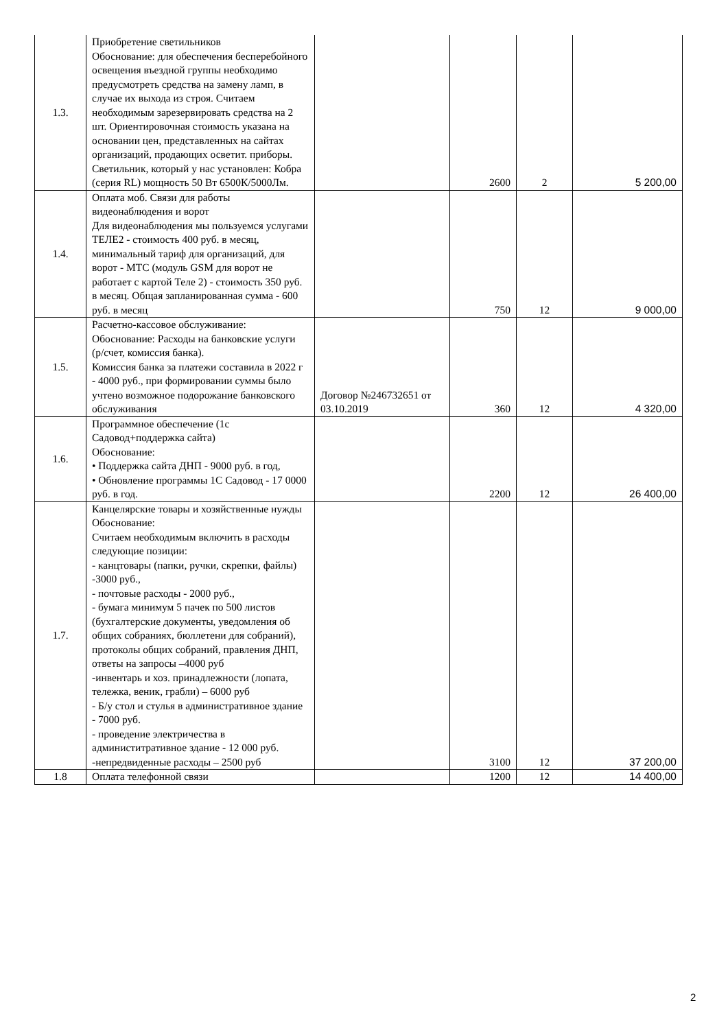| 1.3. | Приобретение светильников Обоснование: для обеспечения бесперебойного освещения въездной группы необходимо предусмотреть средства на замену ламп, в случае их выхода из строя. Считаем необходимым зарезервировать средства на 2 шт. Ориентировочная стоимость указана на основании цен, представленных на сайтах организаций, продающих осветит. приборы. Светильник, который у нас установлен: Кобра (серия RL) мощность 50 Вт 6500К/5000Лм. | | 2600 | 2 | 5 200,00 |
| 1.4. | Оплата моб. Связи для работы видеонаблюдения и ворот Для видеонаблюдения мы пользуемся услугами ТЕЛЕ2 - стоимость 400 руб. в месяц, минимальный тариф для организаций, для ворот - МТС (модуль GSM для ворот не работает с картой Теле 2) - стоимость 350 руб. в месяц. Общая запланированная сумма - 600 руб. в месяц | | 750 | 12 | 9 000,00 |
| 1.5. | Расчетно-кассовое обслуживание: Обоснование: Расходы на банковские услуги (р/счет, комиссия банка). Комиссия банка за платежи составила в 2022 г - 4000 руб., при формировании суммы было учтено возможное подорожание банковского обслуживания | Договор №246732651 от 03.10.2019 | 360 | 12 | 4 320,00 |
| 1.6. | Программное обеспечение (1с Садовод+поддержка сайта) Обоснование: • Поддержка сайта ДНП - 9000 руб. в год, • Обновление программы 1С Садовод - 17 0000 руб. в год. | | 2200 | 12 | 26 400,00 |
| 1.7. | Канцелярские товары и хозяйственные нужды Обоснование: Считаем необходимым включить в расходы следующие позиции: - канцтовары (папки, ручки, скрепки, файлы) -3000 руб., - почтовые расходы - 2000 руб., - бумага минимум 5 пачек по 500 листов (бухгалтерские документы, уведомления об общих собраниях, бюллетени для собраний), протоколы общих собраний, правления ДНП, ответы на запросы –4000 руб -инвентарь и хоз. принадлежности (лопата, тележка, веник, грабли) – 6000 руб - Б/у стол и стулья в административное здание - 7000 руб. - проведение электричества в администитративное здание - 12 000 руб. -непредвиденные расходы – 2500 руб | | 3100 | 12 | 37 200,00 |
| 1.8 | Оплата телефонной связи | | 1200 | 12 | 14 400,00 |
2